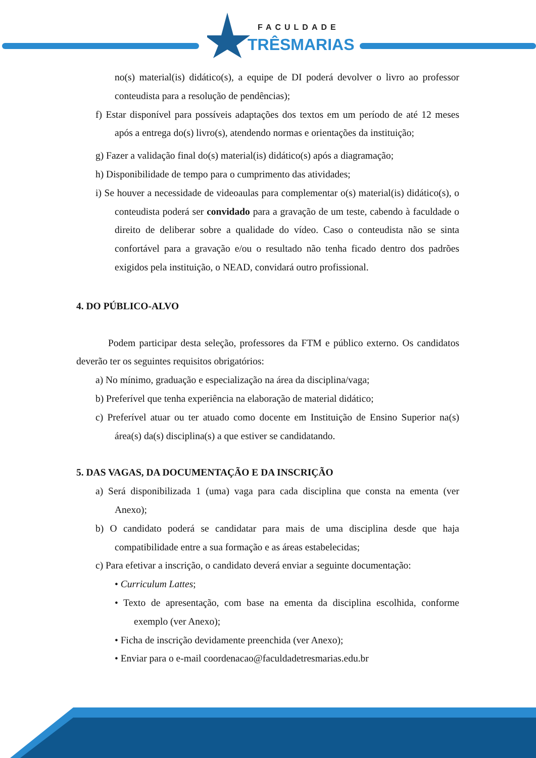FACULDADE
TRÊSMARIAS
no(s) material(is) didático(s), a equipe de DI poderá devolver o livro ao professor conteudista para a resolução de pendências);
f) Estar disponível para possíveis adaptações dos textos em um período de até 12 meses após a entrega do(s) livro(s), atendendo normas e orientações da instituição;
g) Fazer a validação final do(s) material(is) didático(s) após a diagramação;
h) Disponibilidade de tempo para o cumprimento das atividades;
i) Se houver a necessidade de videoaulas para complementar o(s) material(is) didático(s), o conteudista poderá ser convidado para a gravação de um teste, cabendo à faculdade o direito de deliberar sobre a qualidade do vídeo. Caso o conteudista não se sinta confortável para a gravação e/ou o resultado não tenha ficado dentro dos padrões exigidos pela instituição, o NEAD, convidará outro profissional.
4. DO PÚBLICO-ALVO
Podem participar desta seleção, professores da FTM e público externo. Os candidatos deverão ter os seguintes requisitos obrigatórios:
a) No mínimo, graduação e especialização na área da disciplina/vaga;
b) Preferível que tenha experiência na elaboração de material didático;
c) Preferível atuar ou ter atuado como docente em Instituição de Ensino Superior na(s) área(s) da(s) disciplina(s) a que estiver se candidatando.
5. DAS VAGAS, DA DOCUMENTAÇÃO E DA INSCRIÇÃO
a) Será disponibilizada 1 (uma) vaga para cada disciplina que consta na ementa (ver Anexo);
b) O candidato poderá se candidatar para mais de uma disciplina desde que haja compatibilidade entre a sua formação e as áreas estabelecidas;
c) Para efetivar a inscrição, o candidato deverá enviar a seguinte documentação:
• Curriculum Lattes;
• Texto de apresentação, com base na ementa da disciplina escolhida, conforme exemplo (ver Anexo);
• Ficha de inscrição devidamente preenchida (ver Anexo);
• Enviar para o e-mail coordenacao@faculdadetresmarias.edu.br